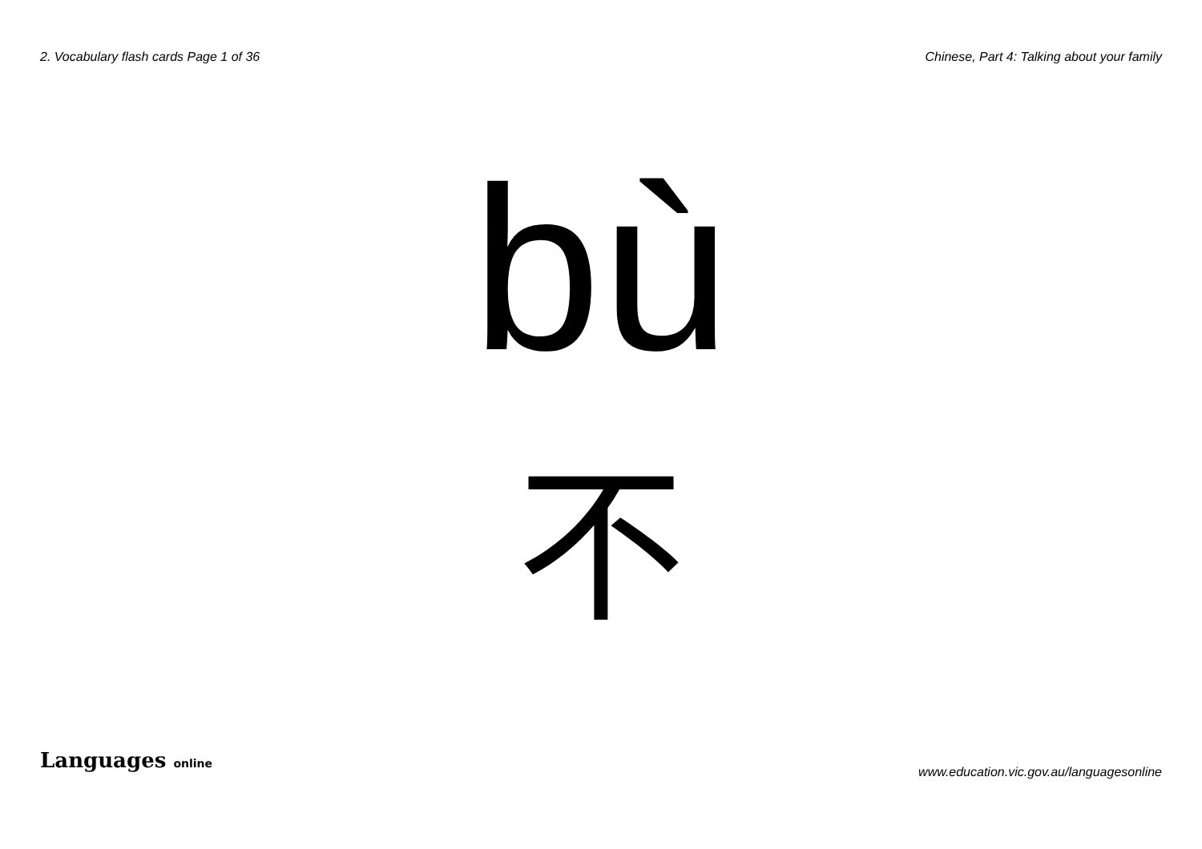2. Vocabulary flash cards Page 1 of 36
Chinese, Part 4: Talking about your family
bù
不
Languages online
www.education.vic.gov.au/languagesonline